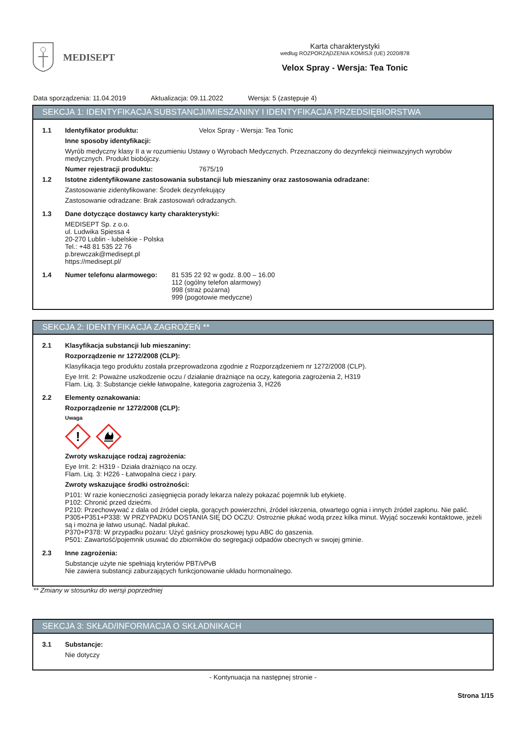MEDISEPT
Karta charakterystyki
według ROZPORZĄDZENIA KOMISJI (UE) 2020/878
Velox Spray - Wersja: Tea Tonic
Data sporządzenia: 11.04.2019 Aktualizacja: 09.11.2022 Wersja: 5 (zastępuje 4)
SEKCJA 1: IDENTYFIKACJA SUBSTANCJI/MIESZANINY I IDENTYFIKACJA PRZEDSIĘBIORSTWA
1.1 Identyfikator produktu: Velox Spray - Wersja: Tea Tonic
Inne sposoby identyfikacji:
Wyrób medyczny klasy II a w rozumieniu Ustawy o Wyrobach Medycznych. Przeznaczony do dezynfekcji nieinwazyjnych wyrobów medycznych. Produkt biobójczy.
Numer rejestracji produktu: 7675/19
1.2 Istotne zidentyfikowane zastosowania substancji lub mieszaniny oraz zastosowania odradzane:
Zastosowanie zidentyfikowane: Środek dezynfekujący
Zastosowanie odradzane: Brak zastosowań odradzanych.
1.3 Dane dotyczące dostawcy karty charakterystyki:
MEDISEPT Sp. z o.o.
ul. Ludwika Spiessa 4
20-270 Lublin - lubelskie - Polska
Tel.: +48 81 535 22 76
p.brewczak@medisept.pl
https://medisept.pl/
1.4 Numer telefonu alarmowego: 81 535 22 92 w godz. 8.00 – 16.00
112 (ogólny telefon alarmowy)
998 (straż pożarna)
999 (pogotowie medyczne)
SEKCJA 2: IDENTYFIKACJA ZAGROŻEŃ **
2.1 Klasyfikacja substancji lub mieszaniny:
Rozporządzenie nr 1272/2008 (CLP):
Klasyfikacja tego produktu została przeprowadzona zgodnie z Rozporządzeniem nr 1272/2008 (CLP).
Eye Irrit. 2: Poważne uszkodzenie oczu / działanie drażniące na oczy, kategoria zagrożenia 2, H319
Flam. Liq. 3: Substancje ciekłe łatwopalne, kategoria zagrożenia 3, H226
2.2 Elementy oznakowania:
Rozporządzenie nr 1272/2008 (CLP):
Uwaga
!
Zwroty wskazujące rodzaj zagrożenia:
Eye Irrit. 2: H319 - Działa drażniąco na oczy.
Flam. Liq. 3: H226 - Łatwopalna ciecz i pary.
Zwroty wskazujące środki ostrożności:
P101: W razie konieczności zasięgnięcia porady lekarza należy pokazać pojemnik lub etykietę.
P102: Chronić przed dziećmi.
P210: Przechowywać z dala od źródeł ciepła, gorących powierzchni, źródeł iskrzenia, otwartego ognia i innych źródeł zapłonu. Nie palić.
P305+P351+P338: W PRZYPADKU DOSTANIA SIĘ DO OCZU: Ostrożnie płukać wodą przez kilka minut. Wyjąć soczewki kontaktowe, jeżeli są i można je łatwo usunąć. Nadal płukać.
P370+P378: W przypadku pożaru: Użyć gaśnicy proszkowej typu ABC do gaszenia.
P501: Zawartość/pojemnik usuwać do zbiorników do segregacji odpadów obecnych w swojej gminie.
2.3 Inne zagrożenia:
Substancje użyte nie spełniają kryteriów PBT/vPvB
Nie zawiera substancji zaburzających funkcjonowanie układu hormonalnego.
** Zmiany w stosunku do wersji poprzedniej
SEKCJA 3: SKŁAD/INFORMACJA O SKŁADNIKACH
3.1 Substancje:
Nie dotyczy
- Kontynuacja na następnej stronie -
Strona 1/15